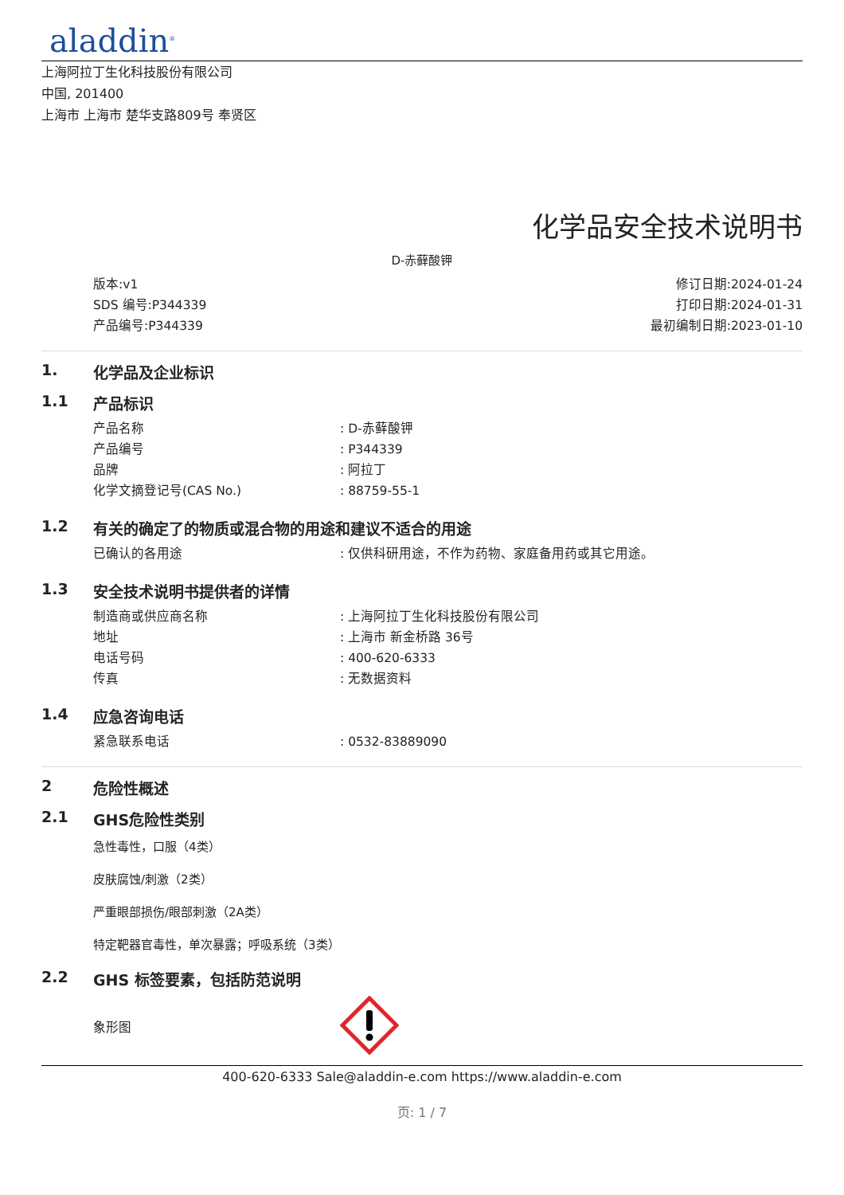aladdin<sup>®</sup>
上海阿拉丁生化科技股份有限公司
中国, 201400
上海市 上海市 楚华支路809号 奉贤区
化学品安全技术说明书
D-赤藓酸钾
版本:v1
SDS 编号:P344339
产品编号:P344339
修订日期:2024-01-24
打印日期:2024-01-31
最初编制日期:2023-01-10
1. 化学品及企业标识
1.1 产品标识
| 产品名称 | : D-赤藓酸钾 |
| 产品编号 | : P344339 |
| 品牌 | : 阿拉丁 |
| 化学文摘登记号(CAS No.) | : 88759-55-1 |
1.2 有关的确定了的物质或混合物的用途和建议不适合的用途
| 已确认的各用途 | : 仅供科研用途，不作为药物、家庭备用药或其它用途。 |
1.3 安全技术说明书提供者的详情
| 制造商或供应商名称 | : 上海阿拉丁生化科技股份有限公司 |
| 地址 | : 上海市 新金桥路 36号 |
| 电话号码 | : 400-620-6333 |
| 传真 | : 无数据资料 |
1.4 应急咨询电话
| 紧急联系电话 | : 0532-83889090 |
2 危险性概述
2.1 GHS危险性类别
急性毒性，口服（4类）
皮肤腐蚀/刺激（2类）
严重眼部损伤/眼部刺激（2A类）
特定靶器官毒性，单次暴露；呼吸系统（3类）
2.2 GHS 标签要素，包括防范说明
| 象形图 | |
400-620-6333 Sale@aladdin-e.com https://www.aladdin-e.com
页: 1 / 7